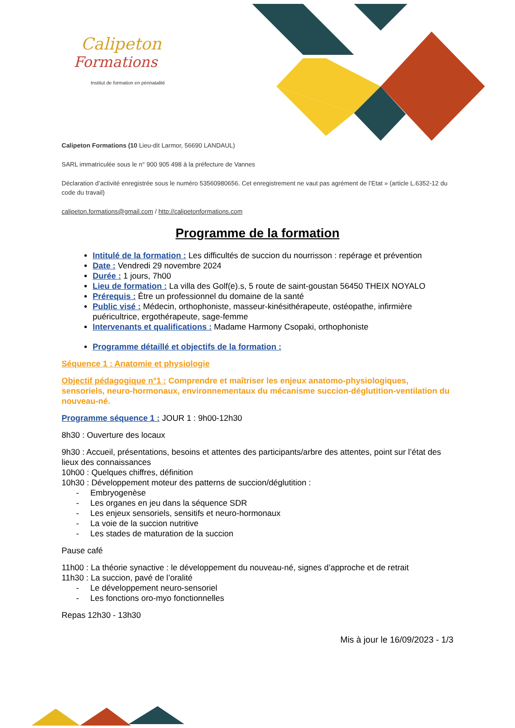Calipeton
Formations
Institut de formation en périnatalité
Calipeton Formations (10 Lieu-dit Larmor, 56690 LANDAUL)
SARL immatriculée sous le n° 900 905 498 à la préfecture de Vannes
Déclaration d’activité enregistrée sous le numéro 53560980656. Cet enregistrement ne vaut pas agrément de l’Etat » (article L.6352-12 du code du travail)
calipeton.formations@gmail.com / http://calipetonformations.com
Programme de la formation
Intitulé de la formation : Les difficultés de succion du nourrisson : repérage et prévention
Date : Vendredi 29 novembre 2024
Durée : 1 jours, 7h00
Lieu de formation : La villa des Golf(e).s, 5 route de saint-goustan 56450 THEIX NOYALO
Prérequis : Être un professionnel du domaine de la santé
Public visé : Médecin, orthophoniste, masseur-kinésithérapeute, ostéopathe, infirmière puéricultrice, ergothérapeute, sage-femme
Intervenants et qualifications : Madame Harmony Csopaki, orthophoniste
Programme détaillé et objectifs de la formation :
Séquence 1 : Anatomie et physiologie
Objectif pédagogique n°1 : Comprendre et maîtriser les enjeux anatomo-physiologiques, sensoriels, neuro-hormonaux, environnementaux du mécanisme succion-déglutition-ventilation du nouveau-né.
Programme séquence 1 : JOUR 1 : 9h00-12h30
8h30 : Ouverture des locaux
9h30 : Accueil, présentations, besoins et attentes des participants/arbre des attentes, point sur l’état des lieux des connaissances
10h00 : Quelques chiffres, définition
10h30 : Développement moteur des patterns de succion/déglutition :
- Embryogenèse
- Les organes en jeu dans la séquence SDR
- Les enjeux sensoriels, sensitifs et neuro-hormonaux
- La voie de la succion nutritive
- Les stades de maturation de la succion
Pause café
11h00 : La théorie synactive : le développement du nouveau-né, signes d’approche et de retrait
11h30 : La succion, pavé de l’oralité
- Le développement neuro-sensoriel
- Les fonctions oro-myo fonctionnelles
Repas 12h30 - 13h30
Mis à jour le 16/09/2023 - 1/3